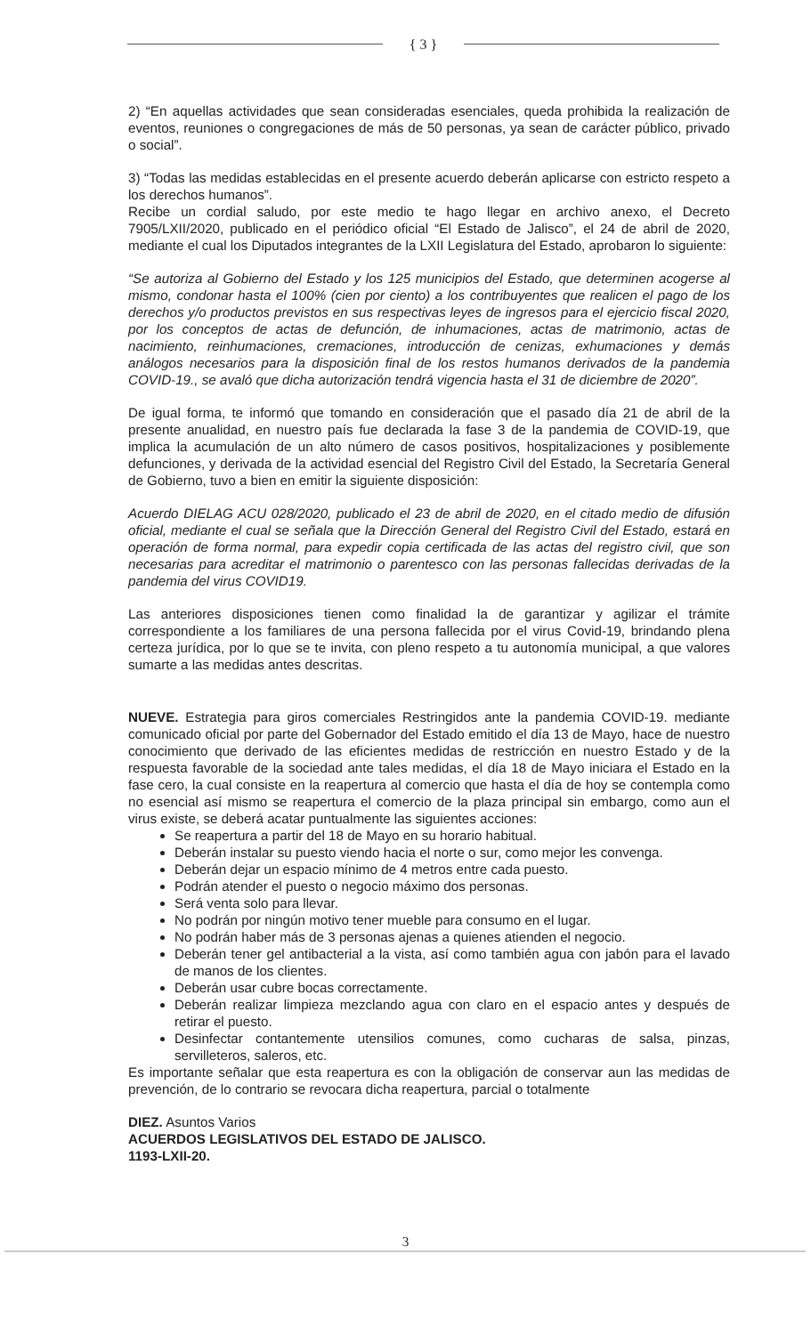{ 3 }
2) “En aquellas actividades que sean consideradas esenciales, queda prohibida la realización de eventos, reuniones o congregaciones de más de 50 personas, ya sean de carácter público, privado o social”.
3) “Todas las medidas establecidas en el presente acuerdo deberán aplicarse con estricto respeto a los derechos humanos”.
Recibe un cordial saludo, por este medio te hago llegar en archivo anexo, el Decreto 7905/LXII/2020, publicado en el periódico oficial “El Estado de Jalisco”, el 24 de abril de 2020, mediante el cual los Diputados integrantes de la LXII Legislatura del Estado, aprobaron lo siguiente:
“Se autoriza al Gobierno del Estado y los 125 municipios del Estado, que determinen acogerse al mismo, condonar hasta el 100% (cien por ciento) a los contribuyentes que realicen el pago de los derechos y/o productos previstos en sus respectivas leyes de ingresos para el ejercicio fiscal 2020, por los conceptos de actas de defunción, de inhumaciones, actas de matrimonio, actas de nacimiento, reinhumaciones, cremaciones, introducción de cenizas, exhumaciones y demás análogos necesarios para la disposición final de los restos humanos derivados de la pandemia COVID-19., se avaló que dicha autorización tendrá vigencia hasta el 31 de diciembre de 2020”.
De igual forma, te informó que tomando en consideración que el pasado día 21 de abril de la presente anualidad, en nuestro país fue declarada la fase 3 de la pandemia de COVID-19, que implica la acumulación de un alto número de casos positivos, hospitalizaciones y posiblemente defunciones, y derivada de la actividad esencial del Registro Civil del Estado, la Secretaría General de Gobierno, tuvo a bien en emitir la siguiente disposición:
Acuerdo DIELAG ACU 028/2020, publicado el 23 de abril de 2020, en el citado medio de difusión oficial, mediante el cual se señala que la Dirección General del Registro Civil del Estado, estará en operación de forma normal, para expedir copia certificada de las actas del registro civil, que son necesarias para acreditar el matrimonio o parentesco con las personas fallecidas derivadas de la pandemia del virus COVID19.
Las anteriores disposiciones tienen como finalidad la de garantizar y agilizar el trámite correspondiente a los familiares de una persona fallecida por el virus Covid-19, brindando plena certeza jurídica, por lo que se te invita, con pleno respeto a tu autonomía municipal, a que valores sumarte a las medidas antes descritas.
NUEVE. Estrategia para giros comerciales Restringidos ante la pandemia COVID-19. mediante comunicado oficial por parte del Gobernador del Estado emitido el día 13 de Mayo, hace de nuestro conocimiento que derivado de las eficientes medidas de restricción en nuestro Estado y de la respuesta favorable de la sociedad ante tales medidas, el día 18 de Mayo iniciara el Estado en la fase cero, la cual consiste en la reapertura al comercio que hasta el día de hoy se contempla como no esencial así mismo se reapertura el comercio de la plaza principal sin embargo, como aun el virus existe, se deberá acatar puntualmente las siguientes acciones:
Se reapertura a partir del 18 de Mayo en su horario habitual.
Deberán instalar su puesto viendo hacia el norte o sur, como mejor les convenga.
Deberán dejar un espacio mínimo de 4 metros entre cada puesto.
Podrán atender el puesto o negocio máximo dos personas.
Será venta solo para llevar.
No podrán por ningún motivo tener mueble para consumo en el lugar.
No podrán haber más de 3 personas ajenas a quienes atienden el negocio.
Deberán tener gel antibacterial a la vista, así como también agua con jabón para el lavado de manos de los clientes.
Deberán usar cubre bocas correctamente.
Deberán realizar limpieza mezclando agua con claro en el espacio antes y después de retirar el puesto.
Desinfectar contantemente utensilios comunes, como cucharas de salsa, pinzas, servilleteros, saleros, etc.
Es importante señalar que esta reapertura es con la obligación de conservar aun las medidas de prevención, de lo contrario se revocara dicha reapertura, parcial o totalmente
DIEZ. Asuntos Varios
ACUERDOS LEGISLATIVOS DEL ESTADO DE JALISCO.
1193-LXII-20.
3